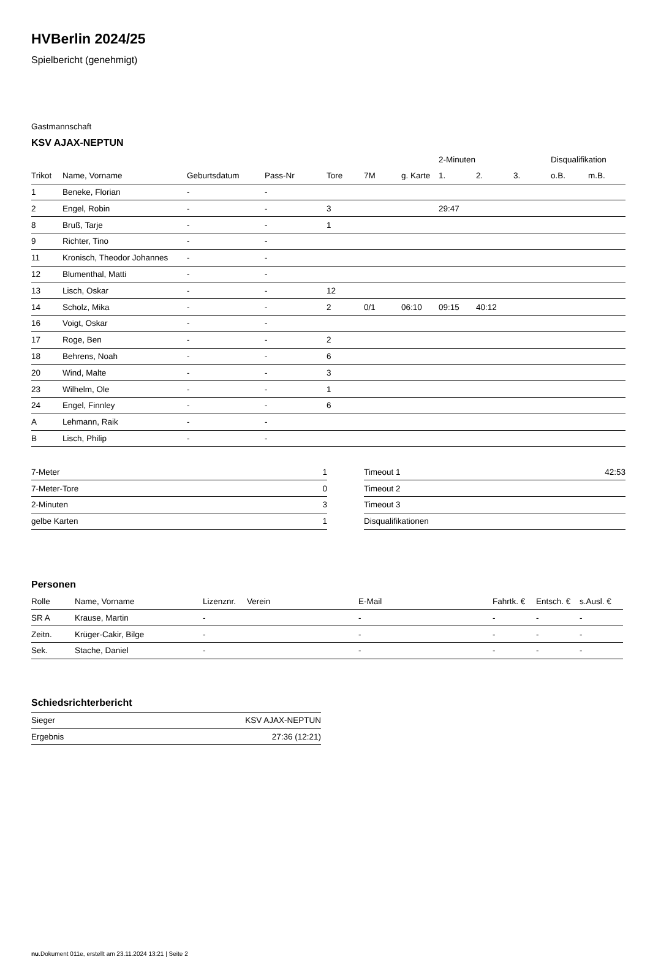HVBerlin 2024/25
Spielbericht (genehmigt)
Gastmannschaft
KSV AJAX-NEPTUN
| | | | | | | | 2-Minuten | | | Disqualifikation | |
| Trikot | Name, Vorname | Geburtsdatum | Pass-Nr | Tore | 7M | g. Karte | 1. | 2. | 3. | o.B. | m.B. |
| 1 | Beneke, Florian | - | - | | | | | | | | |
| 2 | Engel, Robin | - | - | 3 | | | 29:47 | | | | |
| 8 | Bruß, Tarje | - | - | 1 | | | | | | | |
| 9 | Richter, Tino | - | - | | | | | | | | |
| 11 | Kronisch, Theodor Johannes | - | - | | | | | | | | |
| 12 | Blumenthal, Matti | - | - | | | | | | | | |
| 13 | Lisch, Oskar | - | - | 12 | | | | | | | |
| 14 | Scholz, Mika | - | - | 2 | 0/1 | 06:10 | 09:15 | 40:12 | | | |
| 16 | Voigt, Oskar | - | - | | | | | | | | |
| 17 | Roge, Ben | - | - | 2 | | | | | | | |
| 18 | Behrens, Noah | - | - | 6 | | | | | | | |
| 20 | Wind, Malte | - | - | 3 | | | | | | | |
| 23 | Wilhelm, Ole | - | - | 1 | | | | | | | |
| 24 | Engel, Finnley | - | - | 6 | | | | | | | |
| A | Lehmann, Raik | - | - | | | | | | | | |
| B | Lisch, Philip | - | - | | | | | | | | |
| 7-Meter | 1 |
| 7-Meter-Tore | 0 |
| 2-Minuten | 3 |
| gelbe Karten | 1 |
| Timeout 1 | 42:53 |
| Timeout 2 | |
| Timeout 3 | |
| Disqualifikationen | |
Personen
| Rolle | Name, Vorname | Lizenznr. | Verein | E-Mail | Fahrtk. € | Entsch. € | s.Ausl. € |
| --- | --- | --- | --- | --- | --- | --- | --- |
| SR A | Krause, Martin | - | | - | - | - | - |
| Zeitn. | Krüger-Cakir, Bilge | - | | - | - | - | - |
| Sek. | Stache, Daniel | - | | - | - | - | - |
Schiedsrichterbericht
| Sieger | KSV AJAX-NEPTUN |
| Ergebnis | 27:36 (12:21) |
nu.Dokument 011e, erstellt am 23.11.2024 13:21 | Seite 2